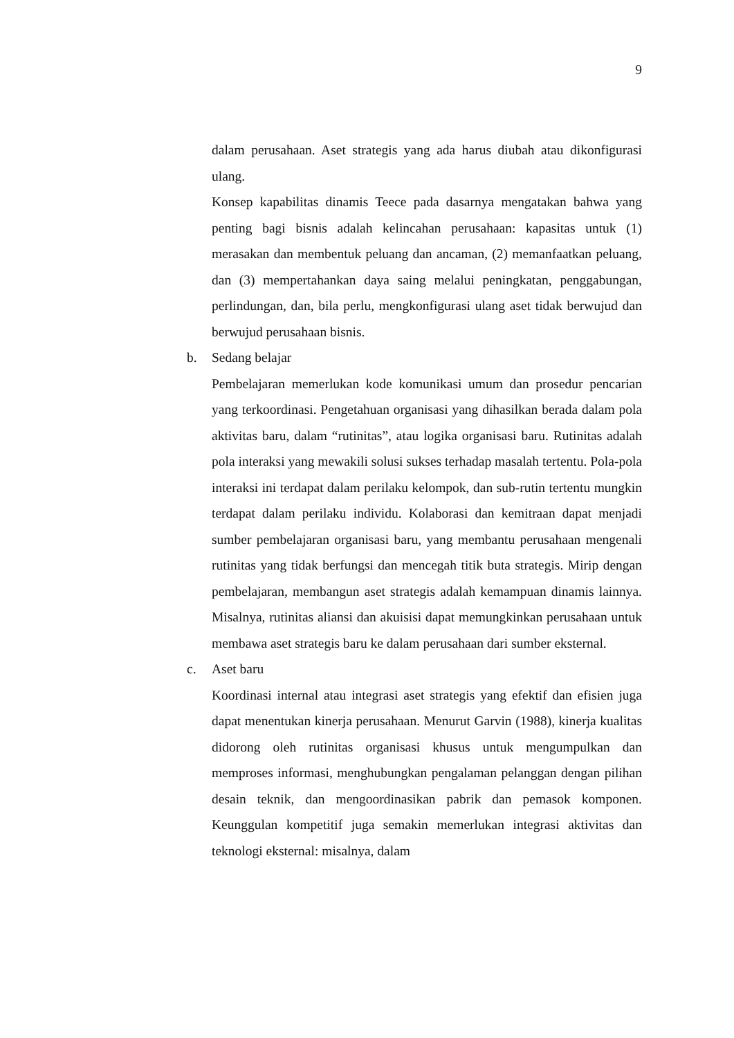9
dalam perusahaan. Aset strategis yang ada harus diubah atau dikonfigurasi ulang.
Konsep kapabilitas dinamis Teece pada dasarnya mengatakan bahwa yang penting bagi bisnis adalah kelincahan perusahaan: kapasitas untuk (1) merasakan dan membentuk peluang dan ancaman, (2) memanfaatkan peluang, dan (3) mempertahankan daya saing melalui peningkatan, penggabungan, perlindungan, dan, bila perlu, mengkonfigurasi ulang aset tidak berwujud dan berwujud perusahaan bisnis.
b. Sedang belajar
Pembelajaran memerlukan kode komunikasi umum dan prosedur pencarian yang terkoordinasi. Pengetahuan organisasi yang dihasilkan berada dalam pola aktivitas baru, dalam “rutinitas”, atau logika organisasi baru. Rutinitas adalah pola interaksi yang mewakili solusi sukses terhadap masalah tertentu. Pola-pola interaksi ini terdapat dalam perilaku kelompok, dan sub-rutin tertentu mungkin terdapat dalam perilaku individu. Kolaborasi dan kemitraan dapat menjadi sumber pembelajaran organisasi baru, yang membantu perusahaan mengenali rutinitas yang tidak berfungsi dan mencegah titik buta strategis. Mirip dengan pembelajaran, membangun aset strategis adalah kemampuan dinamis lainnya. Misalnya, rutinitas aliansi dan akuisisi dapat memungkinkan perusahaan untuk membawa aset strategis baru ke dalam perusahaan dari sumber eksternal.
c. Aset baru
Koordinasi internal atau integrasi aset strategis yang efektif dan efisien juga dapat menentukan kinerja perusahaan. Menurut Garvin (1988), kinerja kualitas didorong oleh rutinitas organisasi khusus untuk mengumpulkan dan memproses informasi, menghubungkan pengalaman pelanggan dengan pilihan desain teknik, dan mengoordinasikan pabrik dan pemasok komponen. Keunggulan kompetitif juga semakin memerlukan integrasi aktivitas dan teknologi eksternal: misalnya, dalam